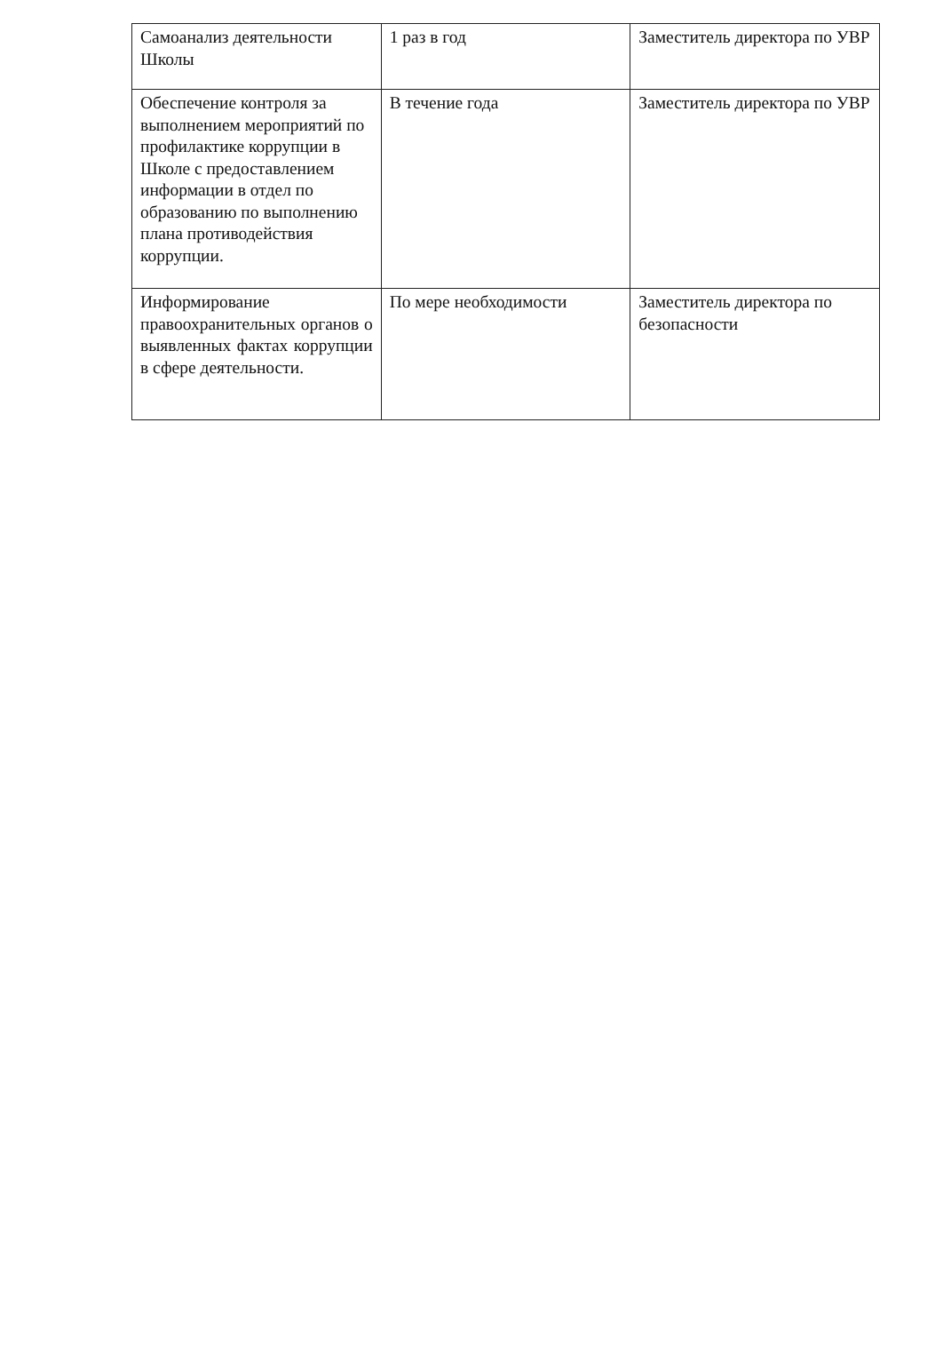| Самоанализ деятельности Школы | 1 раз в год | Заместитель директора по УВР |
| Обеспечение контроля за выполнением мероприятий по профилактике коррупции в Школе с предоставлением информации в отдел по образованию по выполнению плана противодействия коррупции. | В течение года | Заместитель директора по УВР |
| Информирование правоохранительных органов о выявленных фактах коррупции в сфере деятельности. | По мере необходимости | Заместитель директора по безопасности |